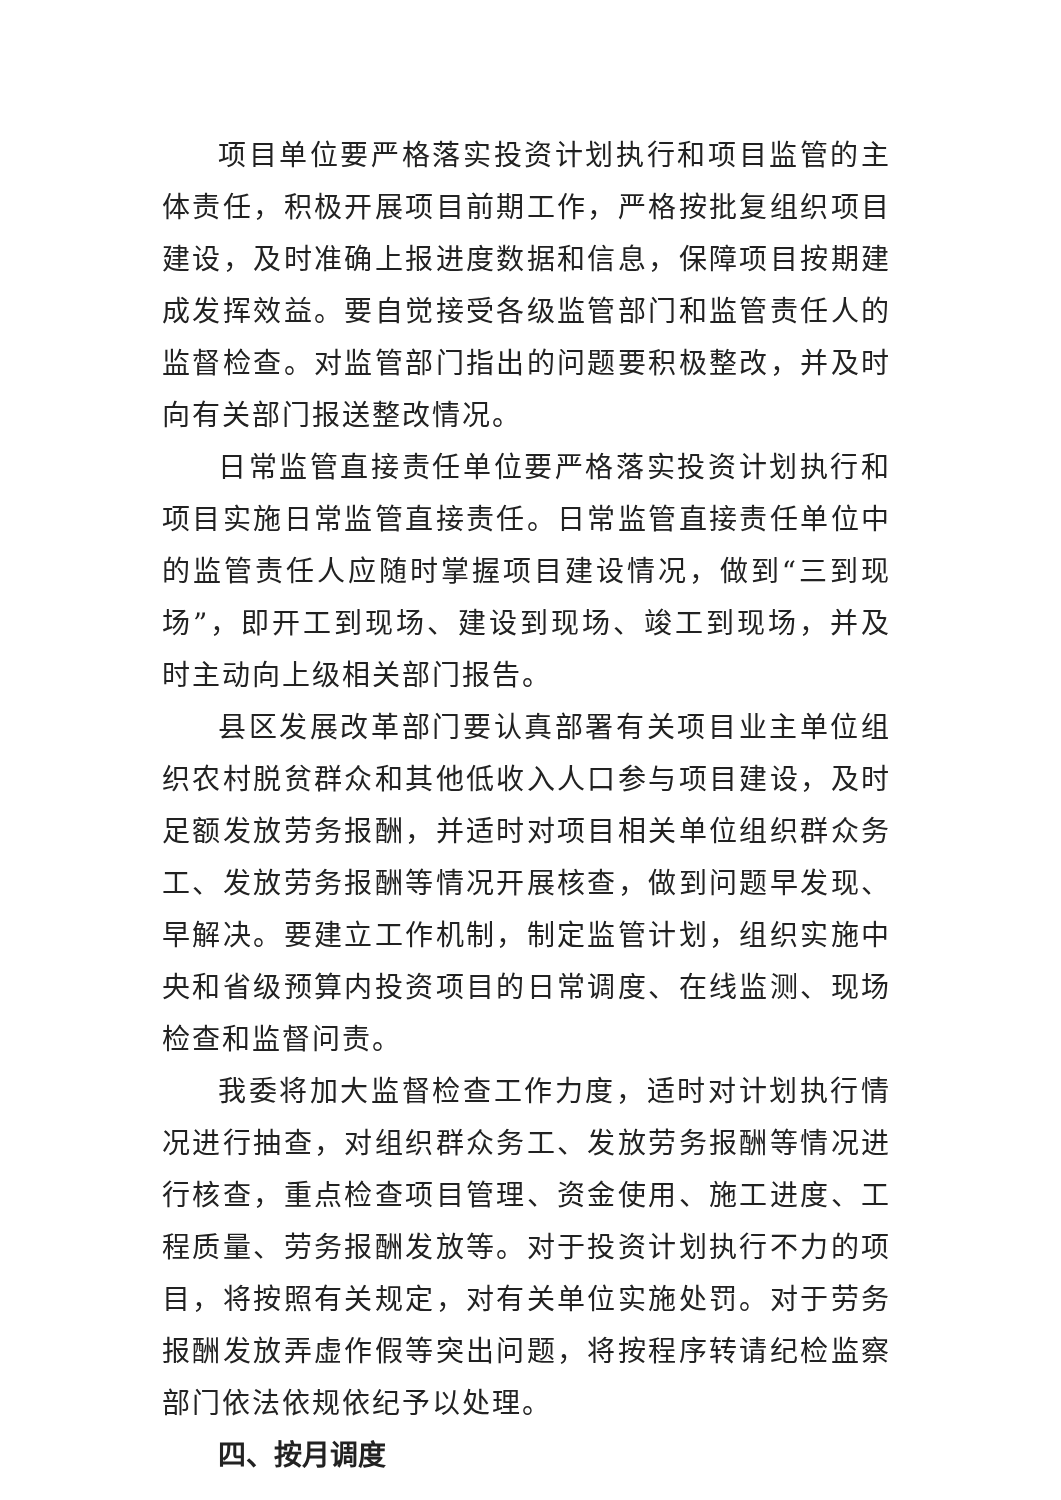项目单位要严格落实投资计划执行和项目监管的主体责任，积极开展项目前期工作，严格按批复组织项目建设，及时准确上报进度数据和信息，保障项目按期建成发挥效益。要自觉接受各级监管部门和监管责任人的监督检查。对监管部门指出的问题要积极整改，并及时向有关部门报送整改情况。
日常监管直接责任单位要严格落实投资计划执行和项目实施日常监管直接责任。日常监管直接责任单位中的监管责任人应随时掌握项目建设情况，做到“三到现场”，即开工到现场、建设到现场、竣工到现场，并及时主动向上级相关部门报告。
县区发展改革部门要认真部署有关项目业主单位组织农村脱贫群众和其他低收入人口参与项目建设，及时足额发放劳务报酬，并适时对项目相关单位组织群众务工、发放劳务报酬等情况开展核查，做到问题早发现、早解决。要建立工作机制，制定监管计划，组织实施中央和省级预算内投资项目的日常调度、在线监测、现场检查和监督问责。
我委将加大监督检查工作力度，适时对计划执行情况进行抽查，对组织群众务工、发放劳务报酬等情况进行核查，重点检查项目管理、资金使用、施工进度、工程质量、劳务报酬发放等。对于投资计划执行不力的项目，将按照有关规定，对有关单位实施处罚。对于劳务报酬发放弄虚作假等突出问题，将按程序转请纪检监察部门依法依规依纪予以处理。
四、按月调度